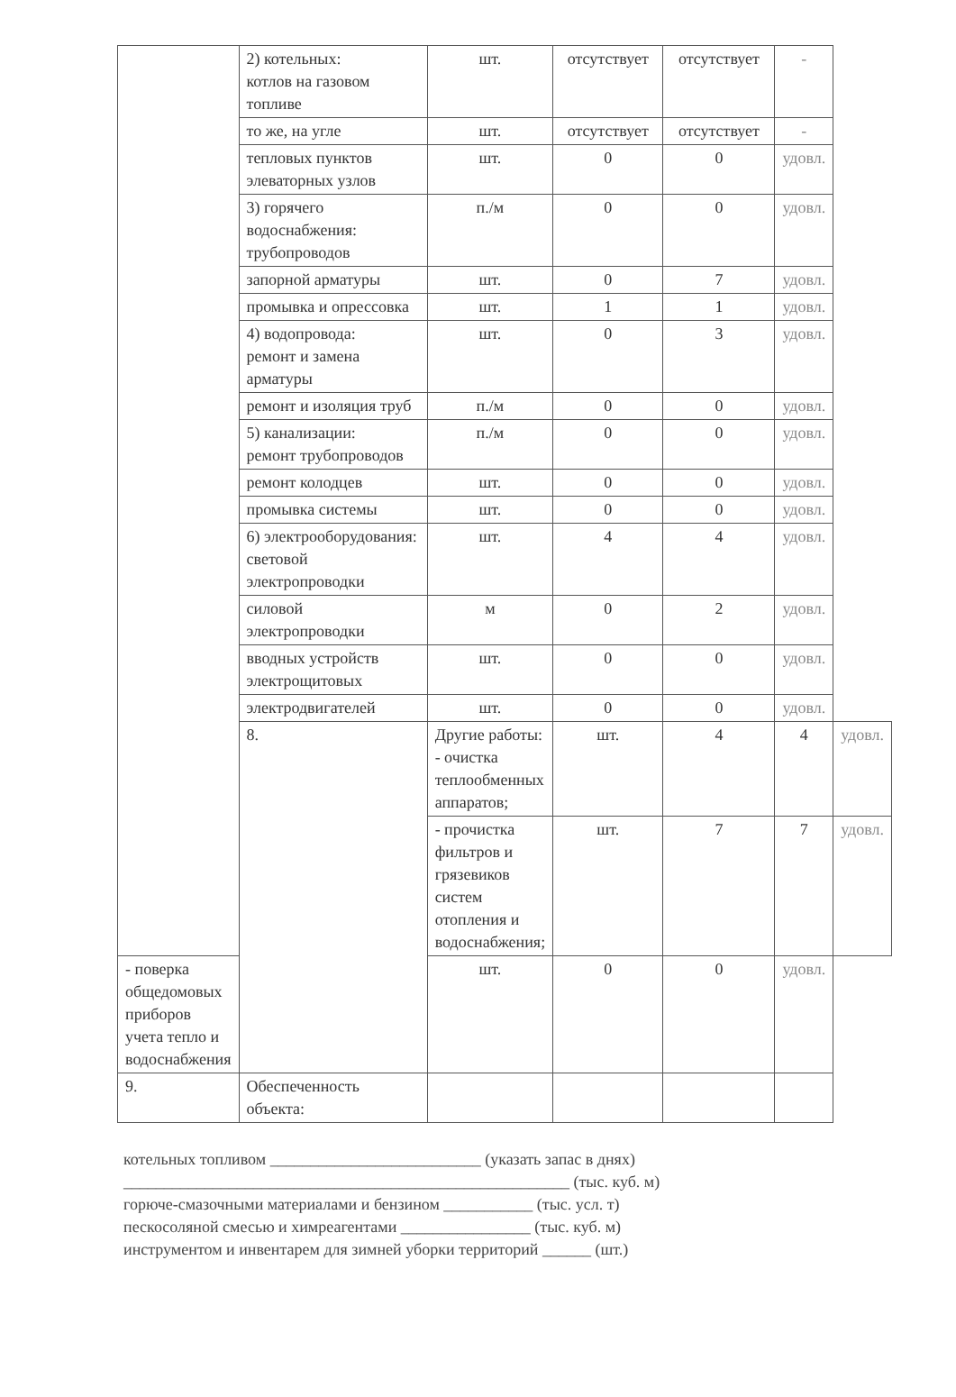| | 2) котельных: котлов на газовом топливе | шт. | отсутствует | отсутствует | - | |
| | то же, на угле | шт. | отсутствует | отсутствует | - | |
| | тепловых пунктов элеваторных узлов | шт. | 0 | 0 | удовл. | |
| | 3) горячего водоснабжения: трубопроводов | п./м | 0 | 0 | удовл. | |
| | запорной арматуры | шт. | 0 | 7 | удовл. | |
| | промывка и опрессовка | шт. | 1 | 1 | удовл. | |
| | 4) водопровода: ремонт и замена арматуры | шт. | 0 | 3 | удовл. | |
| | ремонт и изоляция труб | п./м | 0 | 0 | удовл. | |
| | 5) канализации: ремонт трубопроводов | п./м | 0 | 0 | удовл. | |
| | ремонт колодцев | шт. | 0 | 0 | удовл. | |
| | промывка системы | шт. | 0 | 0 | удовл. | |
| | 6) электрооборудования: световой электропроводки | шт. | 4 | 4 | удовл. | |
| | силовой электропроводки | м | 0 | 2 | удовл. | |
| | вводных устройств электрощитовых | шт. | 0 | 0 | удовл. | |
| | электродвигателей | шт. | 0 | 0 | удовл. | |
| | 8. | Другие работы: - очистка теплообменных аппаратов; | шт. | 4 | 4 | удовл. |
| | | - прочистка фильтров и грязевиков систем отопления и водоснабжения; | шт. | 7 | 7 | удовл. |
| - поверка общедомовых приборов учета тепло и водоснабжения | | шт. | 0 | 0 | удовл. | |
| 9. | Обеспеченность объекта: | | | | | |
котельных топливом __________________________ (указать запас в днях)
_______________________________________________________ (тыс. куб. м)
горюче-смазочными материалами и бензином ___________ (тыс. усл. т)
пескосоляной смесью и химреагентами ________________ (тыс. куб. м)
инструментом и инвентарем для зимней уборки территорий ______ (шт.)